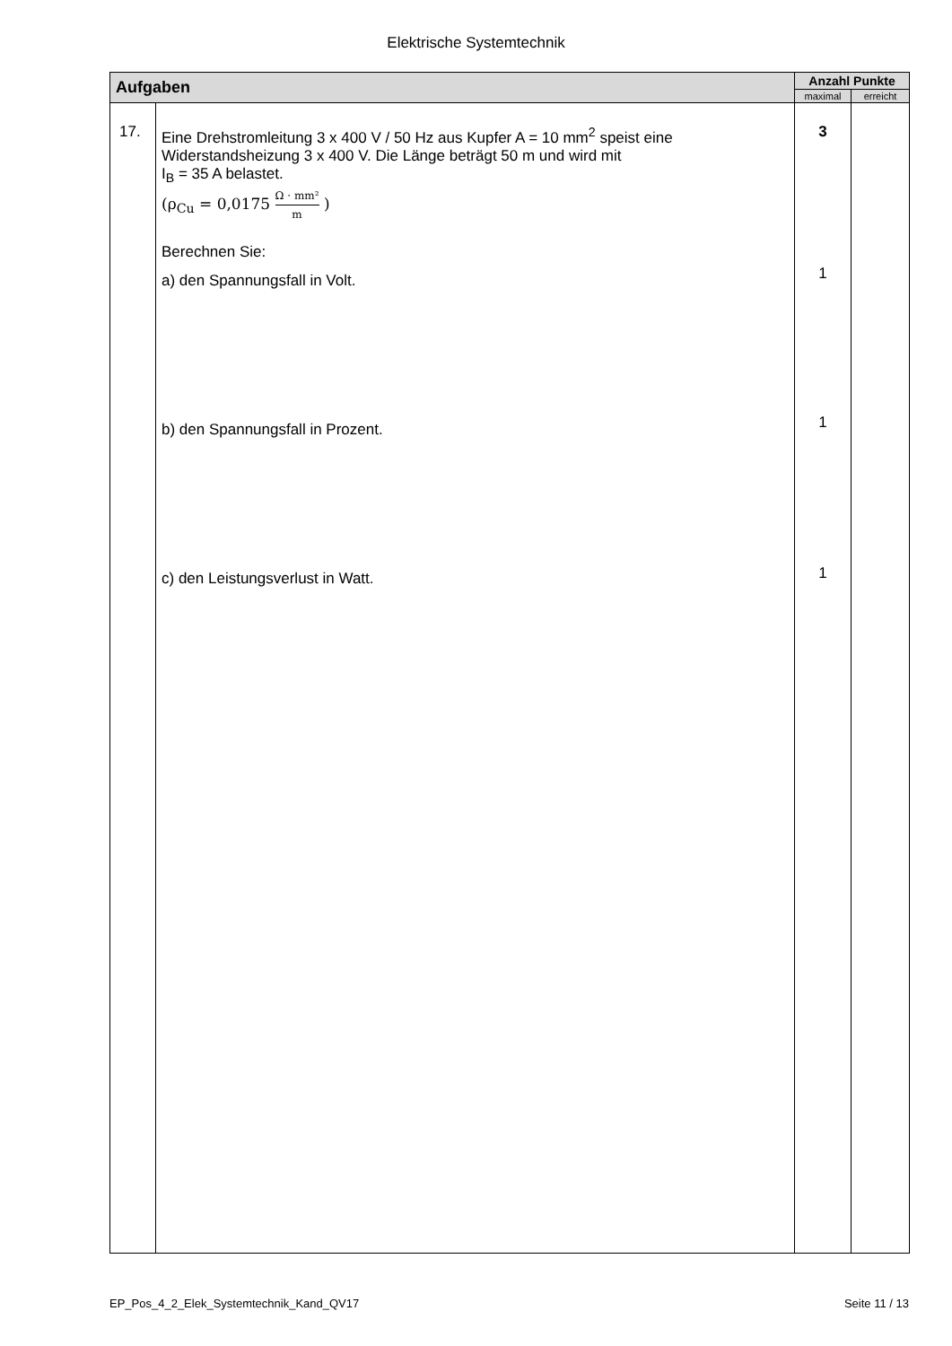Elektrische Systemtechnik
| Aufgaben | | Anzahl Punkte | |
| --- | --- | --- | --- |
| | | maximal | erreicht |
| 17. | Eine Drehstromleitung 3 x 400 V / 50 Hz aus Kupfer A = 10 mm<sup>2</sup> speist eine Widerstandsheizung 3 x 400 V. Die Länge beträgt 50 m und wird mit I<sub>B</sub> = 35 A belastet. (ρ<sub>Cu</sub> = 0,0175 Ω · mm² m ) Berechnen Sie: a) den Spannungsfall in Volt. b) den Spannungsfall in Prozent. c) den Leistungsverlust in Watt. | 3 1 1 1 | |
EP_Pos_4_2_Elek_Systemtechnik_Kand_QV17 Seite 11 / 13